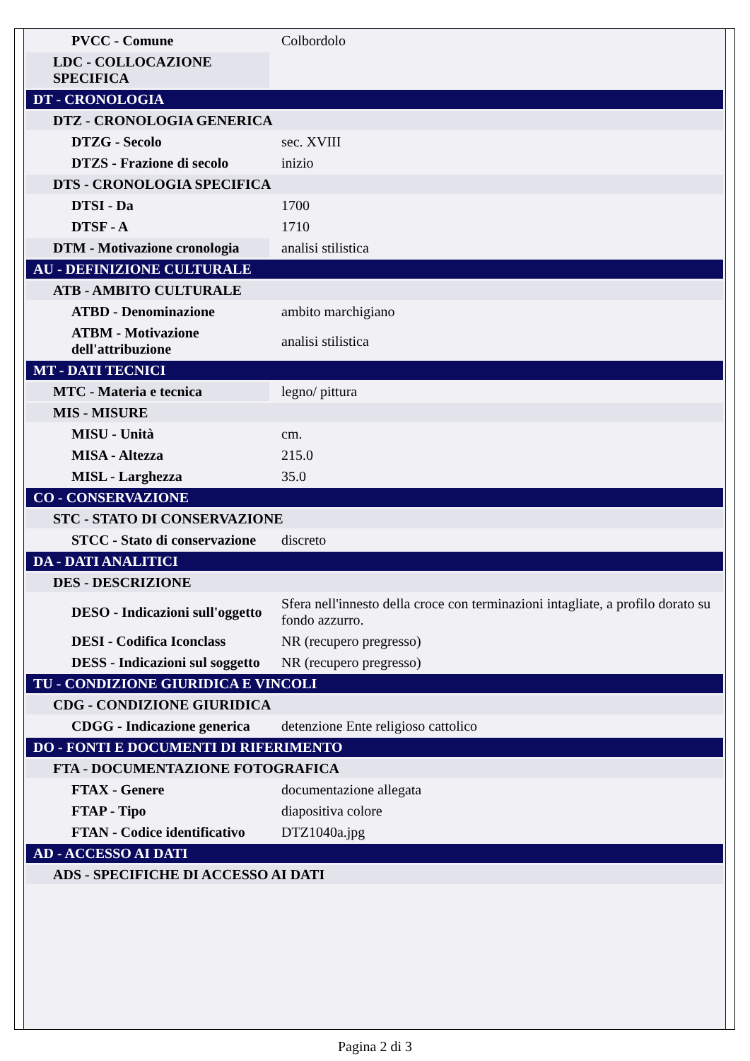| PVCC - Comune | Colbordolo |
| LDC - COLLOCAZIONE SPECIFICA | |
| DT - CRONOLOGIA | |
| DTZ - CRONOLOGIA GENERICA | |
| DTZG - Secolo | sec. XVIII |
| DTZS - Frazione di secolo | inizio |
| DTS - CRONOLOGIA SPECIFICA | |
| DTSI - Da | 1700 |
| DTSF - A | 1710 |
| DTM - Motivazione cronologia | analisi stilistica |
| AU - DEFINIZIONE CULTURALE | |
| ATB - AMBITO CULTURALE | |
| ATBD - Denominazione | ambito marchigiano |
| ATBM - Motivazione dell'attribuzione | analisi stilistica |
| MT - DATI TECNICI | |
| MTC - Materia e tecnica | legno/ pittura |
| MIS - MISURE | |
| MISU - Unità | cm. |
| MISA - Altezza | 215.0 |
| MISL - Larghezza | 35.0 |
| CO - CONSERVAZIONE | |
| STC - STATO DI CONSERVAZIONE | |
| STCC - Stato di conservazione | discreto |
| DA - DATI ANALITICI | |
| DES - DESCRIZIONE | |
| DESO - Indicazioni sull'oggetto | Sfera nell'innesto della croce con terminazioni intagliate, a profilo dorato su fondo azzurro. |
| DESI - Codifica Iconclass | NR (recupero pregresso) |
| DESS - Indicazioni sul soggetto | NR (recupero pregresso) |
| TU - CONDIZIONE GIURIDICA E VINCOLI | |
| CDG - CONDIZIONE GIURIDICA | |
| CDGG - Indicazione generica | detenzione Ente religioso cattolico |
| DO - FONTI E DOCUMENTI DI RIFERIMENTO | |
| FTA - DOCUMENTAZIONE FOTOGRAFICA | |
| FTAX - Genere | documentazione allegata |
| FTAP - Tipo | diapositiva colore |
| FTAN - Codice identificativo | DTZ1040a.jpg |
| AD - ACCESSO AI DATI | |
| ADS - SPECIFICHE DI ACCESSO AI DATI | |
Pagina 2 di 3